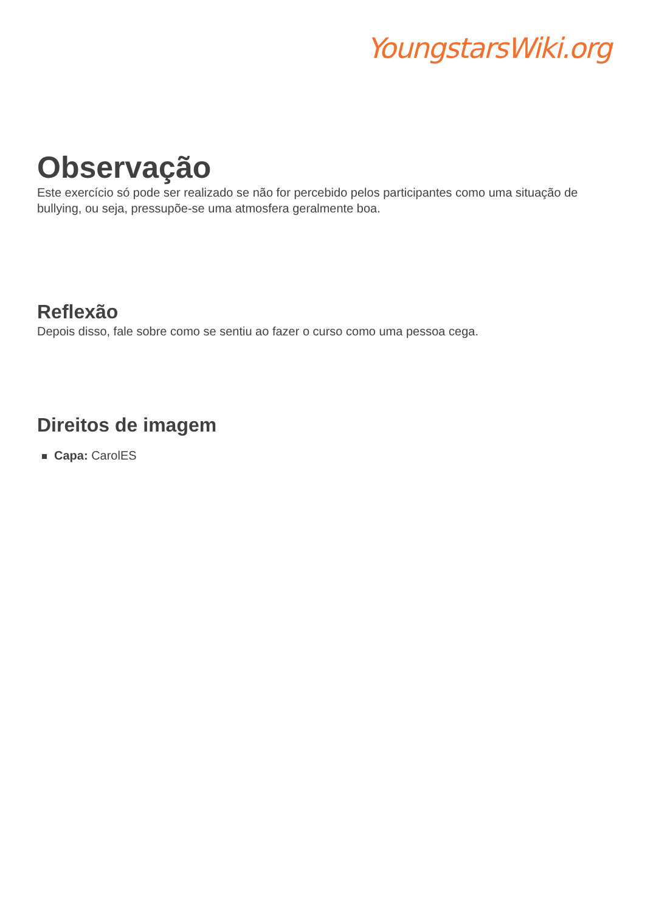YoungstarsWiki.org
Observação
Este exercício só pode ser realizado se não for percebido pelos participantes como uma situação de bullying, ou seja, pressupõe-se uma atmosfera geralmente boa.
Reflexão
Depois disso, fale sobre como se sentiu ao fazer o curso como uma pessoa cega.
Direitos de imagem
Capa: CarolES